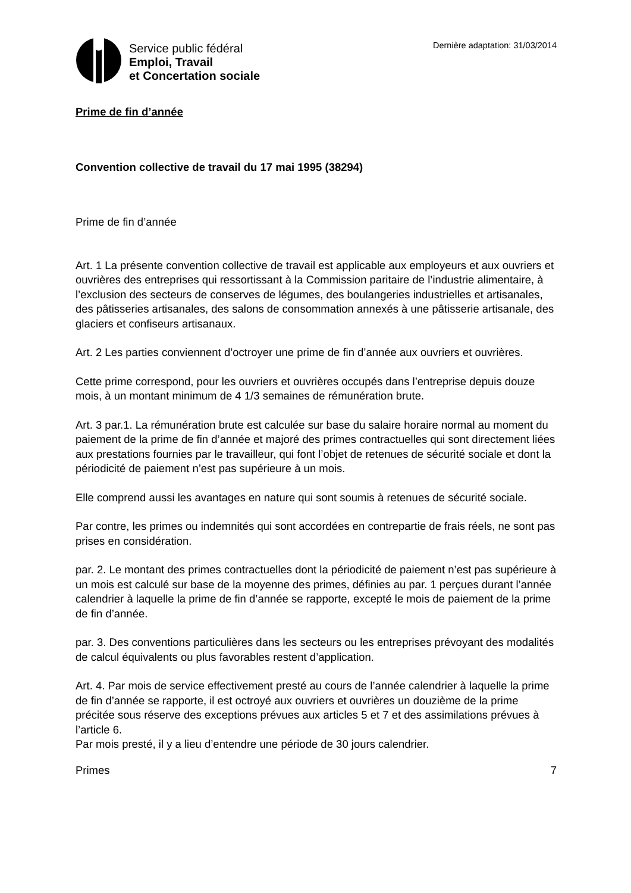Service public fédéral
Emploi, Travail
et Concertation sociale
Dernière adaptation: 31/03/2014
Prime de fin d’année
Convention collective de travail du 17 mai 1995 (38294)
Prime de fin d’année
Art. 1 La présente convention collective de travail est applicable aux employeurs et aux ouvriers et ouvrières des entreprises qui ressortissant à la Commission paritaire de l’industrie alimentaire, à l’exclusion des secteurs de conserves de légumes, des boulangeries industrielles et artisanales, des pâtisseries artisanales, des salons de consommation annexés à une pâtisserie artisanale, des glaciers et confiseurs artisanaux.
Art. 2 Les parties conviennent d’octroyer une prime de fin d’année aux ouvriers et ouvrières.
Cette prime correspond, pour les ouvriers et ouvrières occupés dans l’entreprise depuis douze mois, à un montant minimum de 4 1/3 semaines de rémunération brute.
Art. 3 par.1. La rémunération brute est calculée sur base du salaire horaire normal au moment du paiement de la prime de fin d’année et majoré des primes contractuelles qui sont directement liées aux prestations fournies par le travailleur, qui font l’objet de retenues de sécurité sociale et dont la périodicité de paiement n’est pas supérieure à un mois.
Elle comprend aussi les avantages en nature qui sont soumis à retenues de sécurité sociale.
Par contre, les primes ou indemnités qui sont accordées en contrepartie de frais réels, ne sont pas prises en considération.
par. 2. Le montant des primes contractuelles dont la périodicité de paiement n’est pas supérieure à un mois est calculé sur base de la moyenne des primes, définies au par. 1 perçues durant l’année calendrier à laquelle la prime de fin d’année se rapporte, excepté le mois de paiement de la prime de fin d’année.
par. 3. Des conventions particulières dans les secteurs ou les entreprises prévoyant des modalités de calcul équivalents ou plus favorables restent d’application.
Art. 4. Par mois de service effectivement presté au cours de l’année calendrier à laquelle la prime de fin d’année se rapporte, il est octroyé aux ouvriers et ouvrières un douzième de la prime précitée sous réserve des exceptions prévues aux articles 5 et 7 et des assimilations prévues à l’article 6.
Par mois presté, il y a lieu d’entendre une période de 30 jours calendrier.
Primes 7